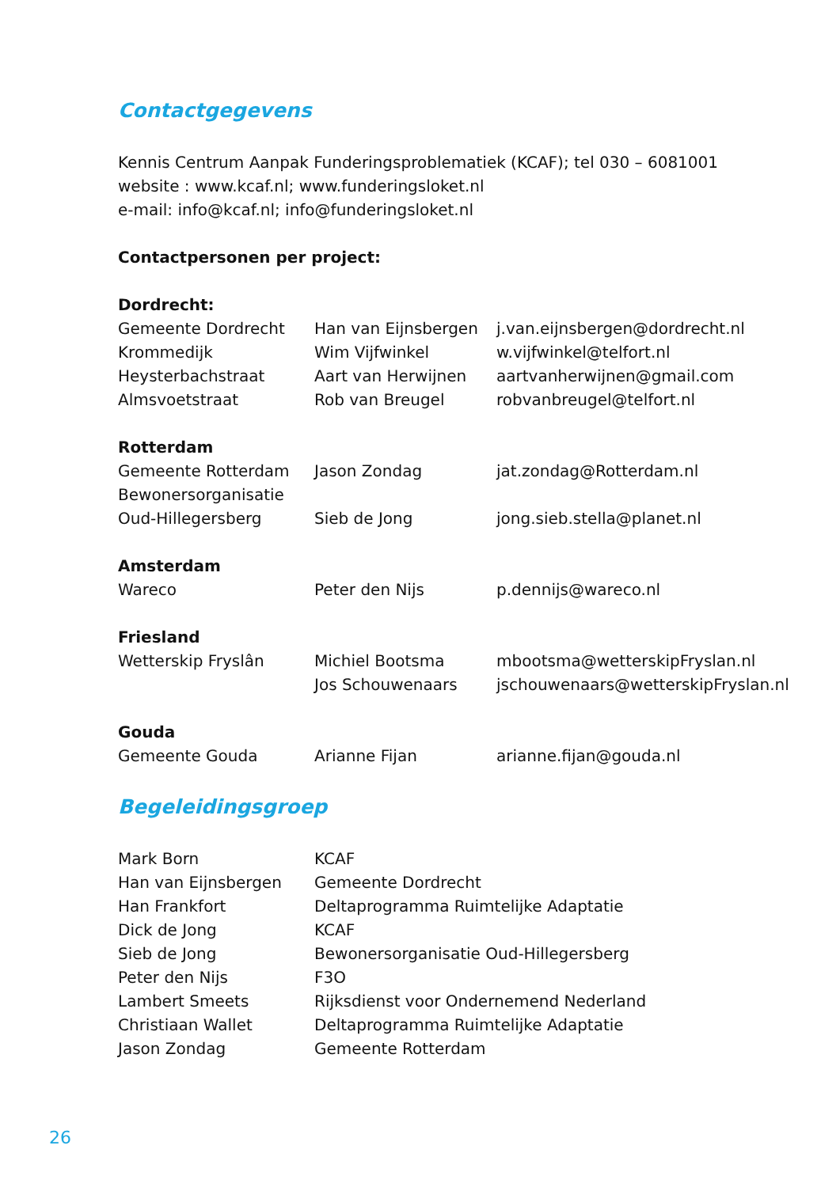Contactgegevens
Kennis Centrum Aanpak Funderingsproblematiek (KCAF); tel 030 – 6081001
website : www.kcaf.nl; www.funderingsloket.nl
e-mail: info@kcaf.nl; info@funderingsloket.nl
Contactpersonen per project:
| Dordrecht: | | |
| Gemeente Dordrecht | Han van Eijnsbergen | j.van.eijnsbergen@dordrecht.nl |
| Krommedijk | Wim Vijfwinkel | w.vijfwinkel@telfort.nl |
| Heysterbachstraat | Aart van Herwijnen | aartvanherwijnen@gmail.com |
| Almsvoetstraat | Rob van Breugel | robvanbreugel@telfort.nl |
| Rotterdam | | |
| Gemeente Rotterdam | Jason Zondag | jat.zondag@Rotterdam.nl |
| Bewonersorganisatie | | |
| Oud-Hillegersberg | Sieb de Jong | jong.sieb.stella@planet.nl |
| Amsterdam | | |
| Wareco | Peter den Nijs | p.dennijs@wareco.nl |
| Friesland | | |
| Wetterskip Fryslân | Michiel Bootsma | mbootsma@wetterskipFryslan.nl |
| | Jos Schouwenaars | jschouwenaars@wetterskipFryslan.nl |
| Gouda | | |
| Gemeente Gouda | Arianne Fijan | arianne.fijan@gouda.nl |
Begeleidingsgroep
| Mark Born | KCAF |
| Han van Eijnsbergen | Gemeente Dordrecht |
| Han Frankfort | Deltaprogramma Ruimtelijke Adaptatie |
| Dick de Jong | KCAF |
| Sieb de Jong | Bewonersorganisatie Oud-Hillegersberg |
| Peter den Nijs | F3O |
| Lambert Smeets | Rijksdienst voor Ondernemend Nederland |
| Christiaan Wallet | Deltaprogramma Ruimtelijke Adaptatie |
| Jason Zondag | Gemeente Rotterdam |
26